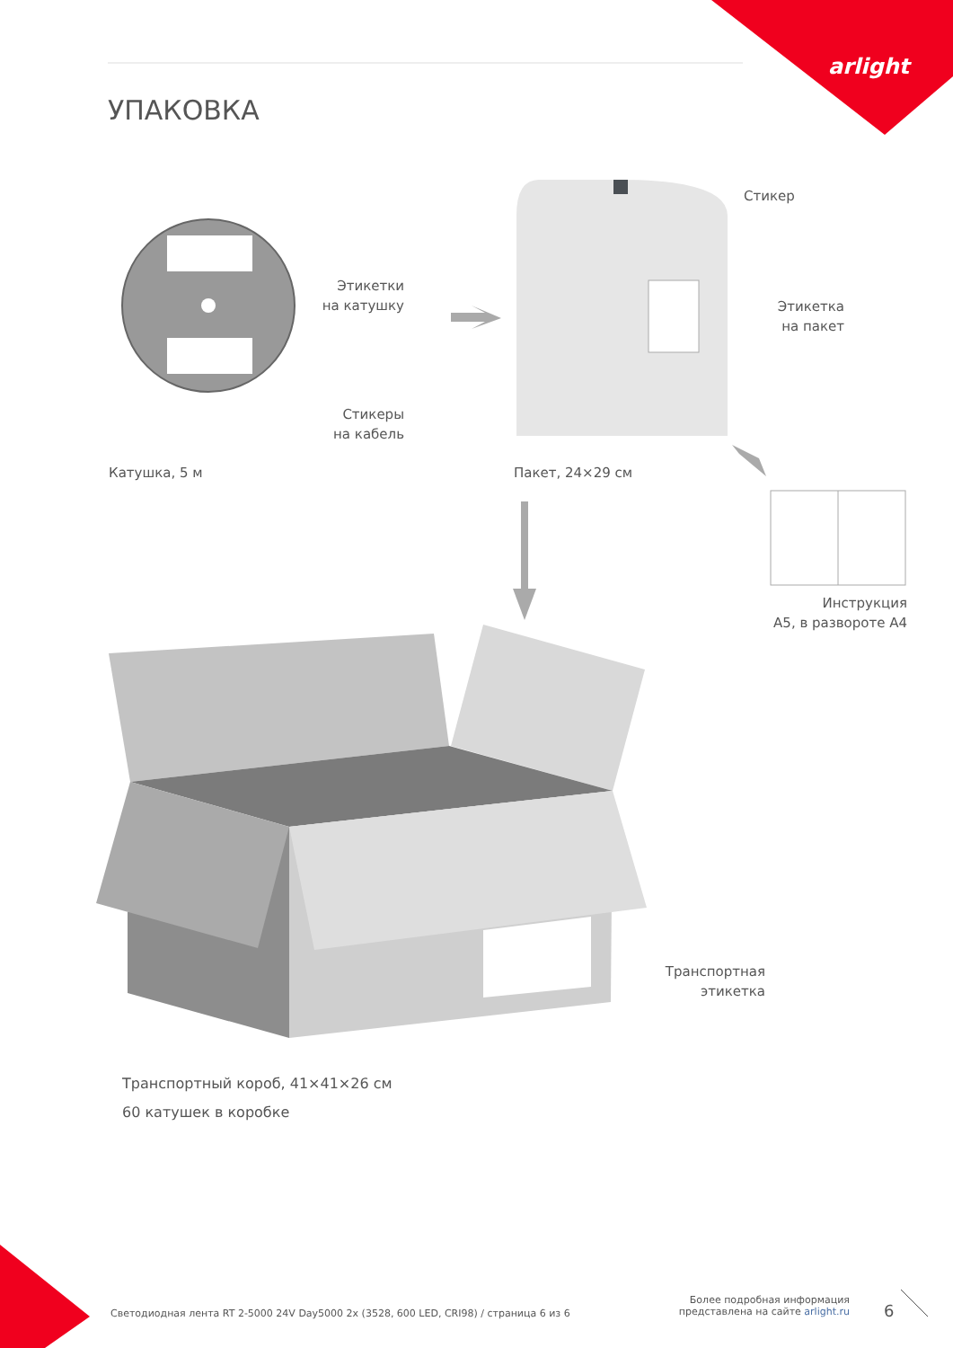arlight
УПАКОВКА
Этикетки
на катушку
Стикеры
на кабель
Катушка, 5 м
Стикер
Этикетка
на пакет
Пакет, 24×29 см
Инструкция
А5, в развороте А4
Транспортная
этикетка
Транспортный короб, 41×41×26 см
60 катушек в коробке
Светодиодная лента RT 2-5000 24V Day5000 2x (3528, 600 LED, CRI98) / страница 6 из 6
Более подробная информация представлена на сайте arlight.ru
6